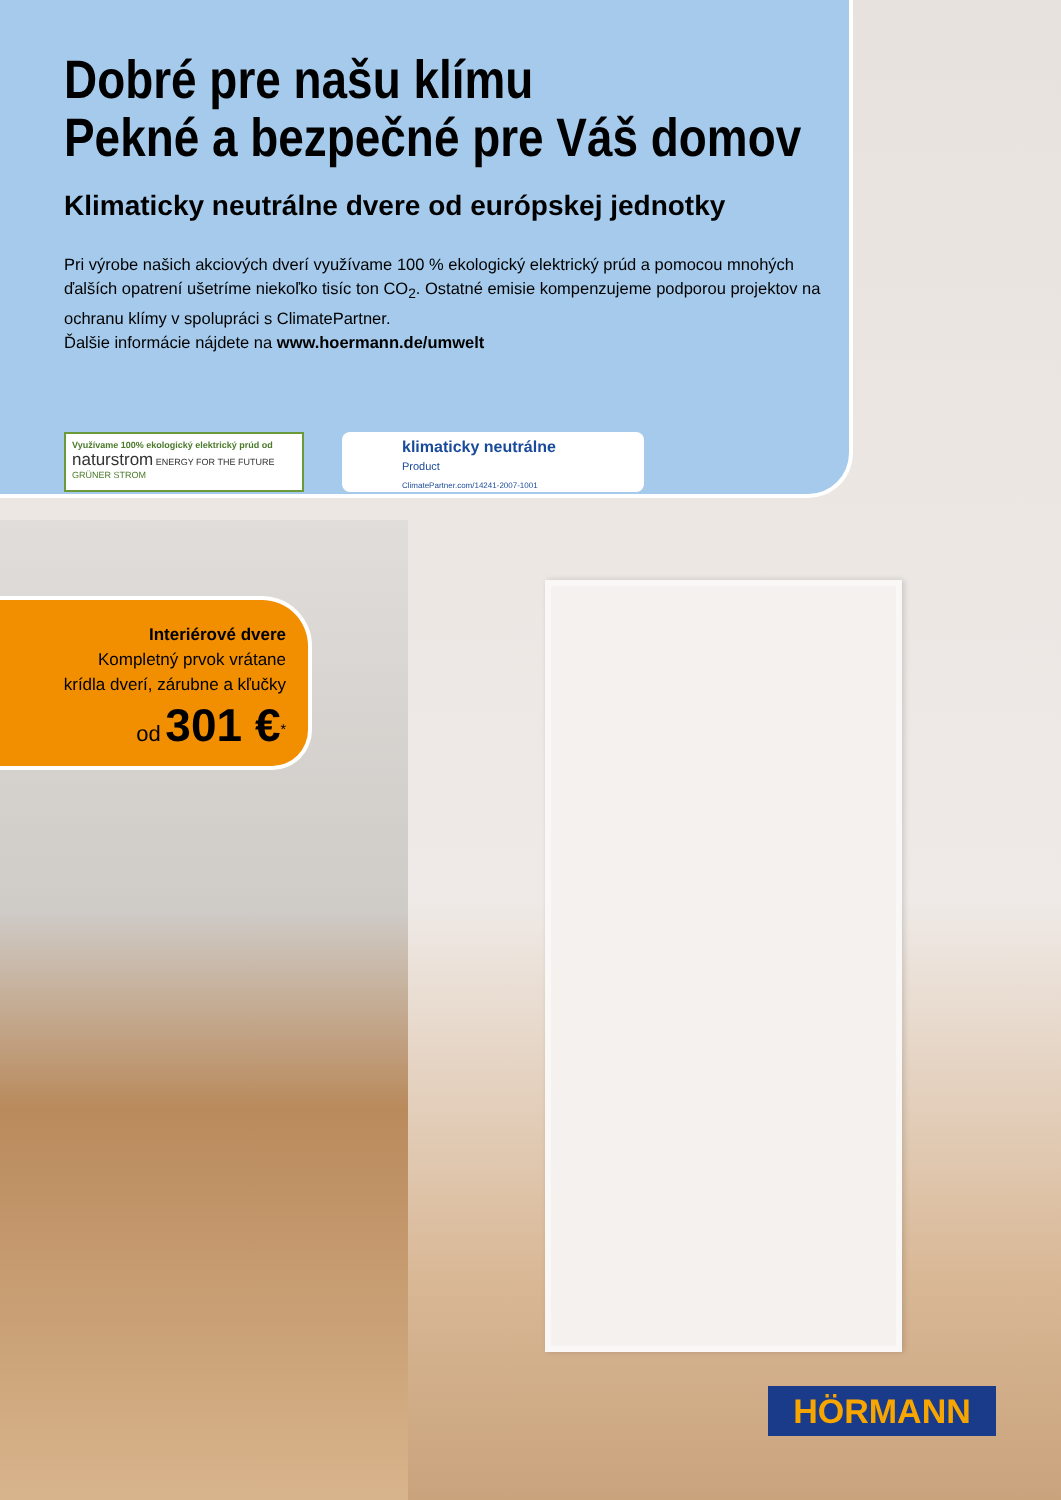Dobré pre našu klímu
Pekné a bezpečné pre Váš domov
Klimaticky neutrálne dvere od európskej jednotky
Pri výrobe našich akciových dverí využívame 100 % ekologický elektrický prúd a pomocou mnohých ďalších opatrení ušetríme niekoľko tisíc ton CO<sub>2</sub>. Ostatné emisie kompenzujeme podporou projektov na ochranu klímy v spolupráci s ClimatePartner.
Ďalšie informácie nájdete na www.hoermann.de/umwelt
Využívame 100% ekologický elektrický prúd od
naturstrom ENERGY FOR THE FUTURE GRÜNER STROM
klimaticky neutrálne
Product
ClimatePartner.com/14241-2007-1001
Interiérové dvere
Kompletný prvok vrátane
krídla dverí, zárubne a kľučky
od 301 €<sup>*</sup>
HÖRMANN